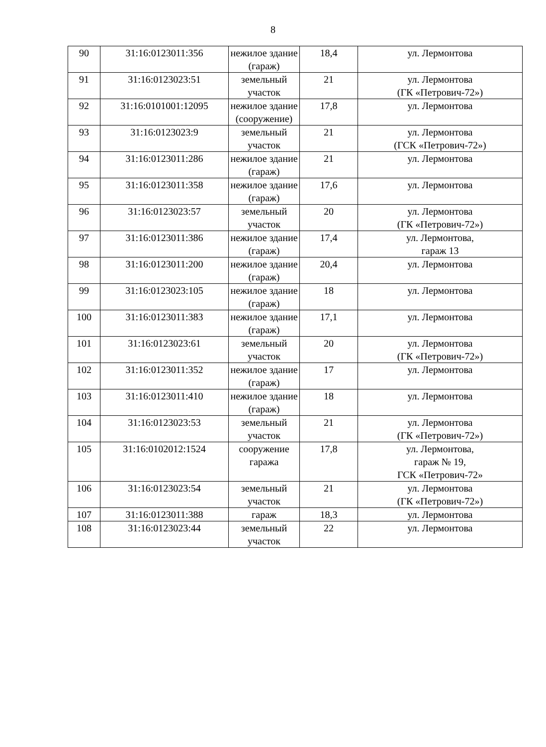8
| 90 | 31:16:0123011:356 | нежилое здание (гараж) | 18,4 | ул. Лермонтова |
| 91 | 31:16:0123023:51 | земельный участок | 21 | ул. Лермонтова (ГК «Петрович-72») |
| 92 | 31:16:0101001:12095 | нежилое здание (сооружение) | 17,8 | ул. Лермонтова |
| 93 | 31:16:0123023:9 | земельный участок | 21 | ул. Лермонтова (ГСК «Петрович-72») |
| 94 | 31:16:0123011:286 | нежилое здание (гараж) | 21 | ул. Лермонтова |
| 95 | 31:16:0123011:358 | нежилое здание (гараж) | 17,6 | ул. Лермонтова |
| 96 | 31:16:0123023:57 | земельный участок | 20 | ул. Лермонтова (ГК «Петрович-72») |
| 97 | 31:16:0123011:386 | нежилое здание (гараж) | 17,4 | ул. Лермонтова, гараж 13 |
| 98 | 31:16:0123011:200 | нежилое здание (гараж) | 20,4 | ул. Лермонтова |
| 99 | 31:16:0123023:105 | нежилое здание (гараж) | 18 | ул. Лермонтова |
| 100 | 31:16:0123011:383 | нежилое здание (гараж) | 17,1 | ул. Лермонтова |
| 101 | 31:16:0123023:61 | земельный участок | 20 | ул. Лермонтова (ГК «Петрович-72») |
| 102 | 31:16:0123011:352 | нежилое здание (гараж) | 17 | ул. Лермонтова |
| 103 | 31:16:0123011:410 | нежилое здание (гараж) | 18 | ул. Лермонтова |
| 104 | 31:16:0123023:53 | земельный участок | 21 | ул. Лермонтова (ГК «Петрович-72») |
| 105 | 31:16:0102012:1524 | сооружение гаража | 17,8 | ул. Лермонтова, гараж № 19, ГСК «Петрович-72» |
| 106 | 31:16:0123023:54 | земельный участок | 21 | ул. Лермонтова (ГК «Петрович-72») |
| 107 | 31:16:0123011:388 | гараж | 18,3 | ул. Лермонтова |
| 108 | 31:16:0123023:44 | земельный участок | 22 | ул. Лермонтова |